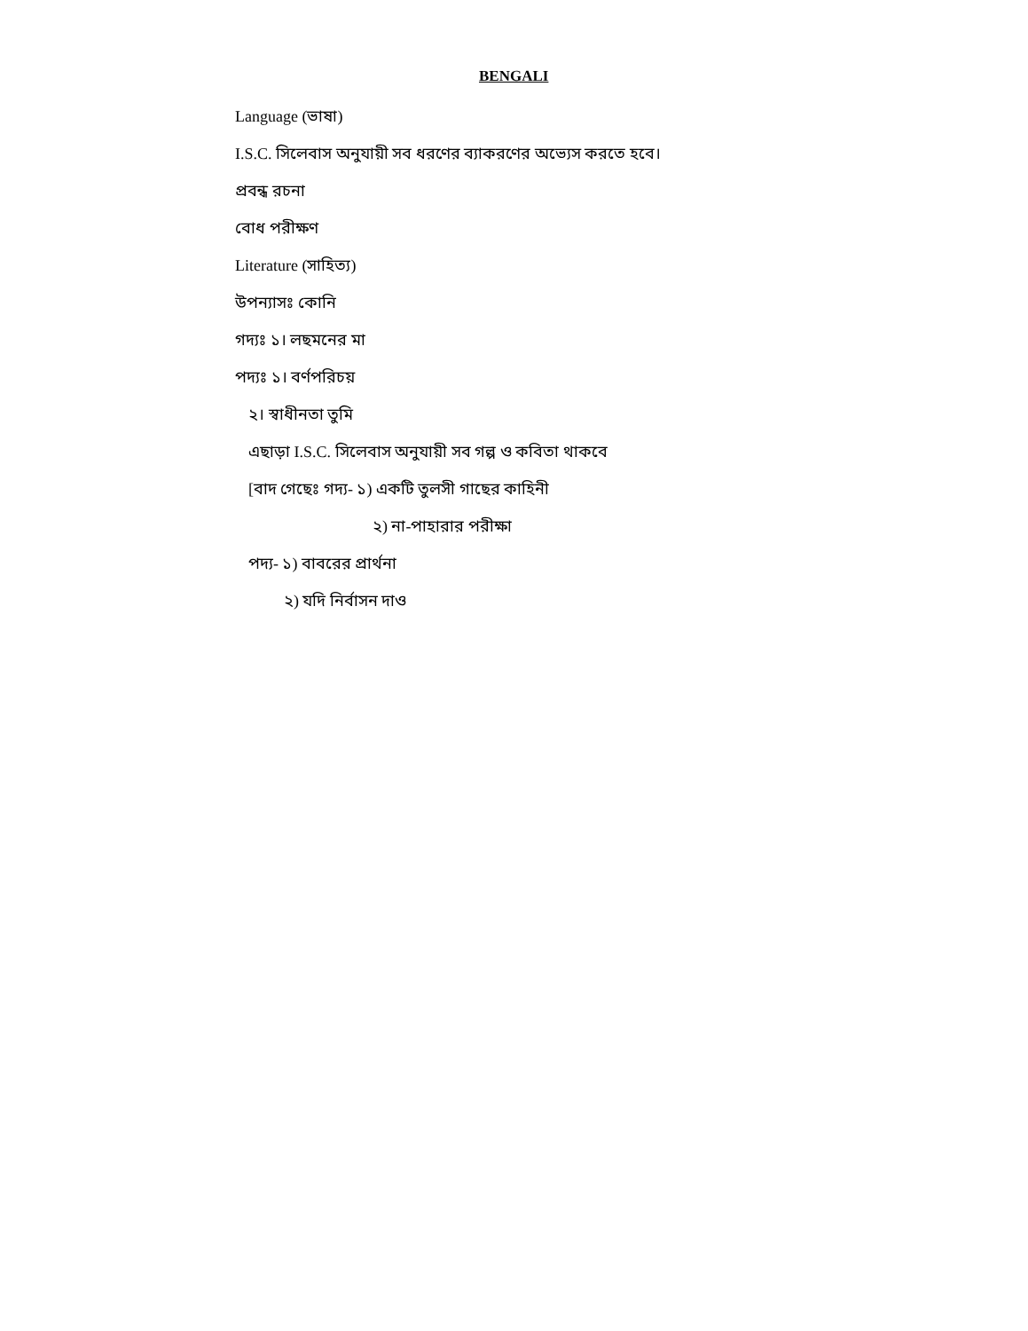BENGALI
Language (ভাষা)
I.S.C. সিলেবাস অনুযায়ী সব ধরণের ব্যাকরণের অভ্যেস করতে হবে।
প্রবন্ধ রচনা
বোধ পরীক্ষণ
Literature (সাহিত্য)
উপন্যাসঃ কোনি
গদ্যঃ ১। লছমনের মা
পদ্যঃ ১। বর্ণপরিচয়
২। স্বাধীনতা তুমি
এছাড়া I.S.C. সিলেবাস অনুযায়ী সব গল্প ও কবিতা থাকবে
[বাদ গেছেঃ গদ্য- ১) একটি তুলসী গাছের কাহিনী
২) না-পাহারার পরীক্ষা
পদ্য- ১) বাবরের প্রার্থনা
২) যদি নির্বাসন দাও